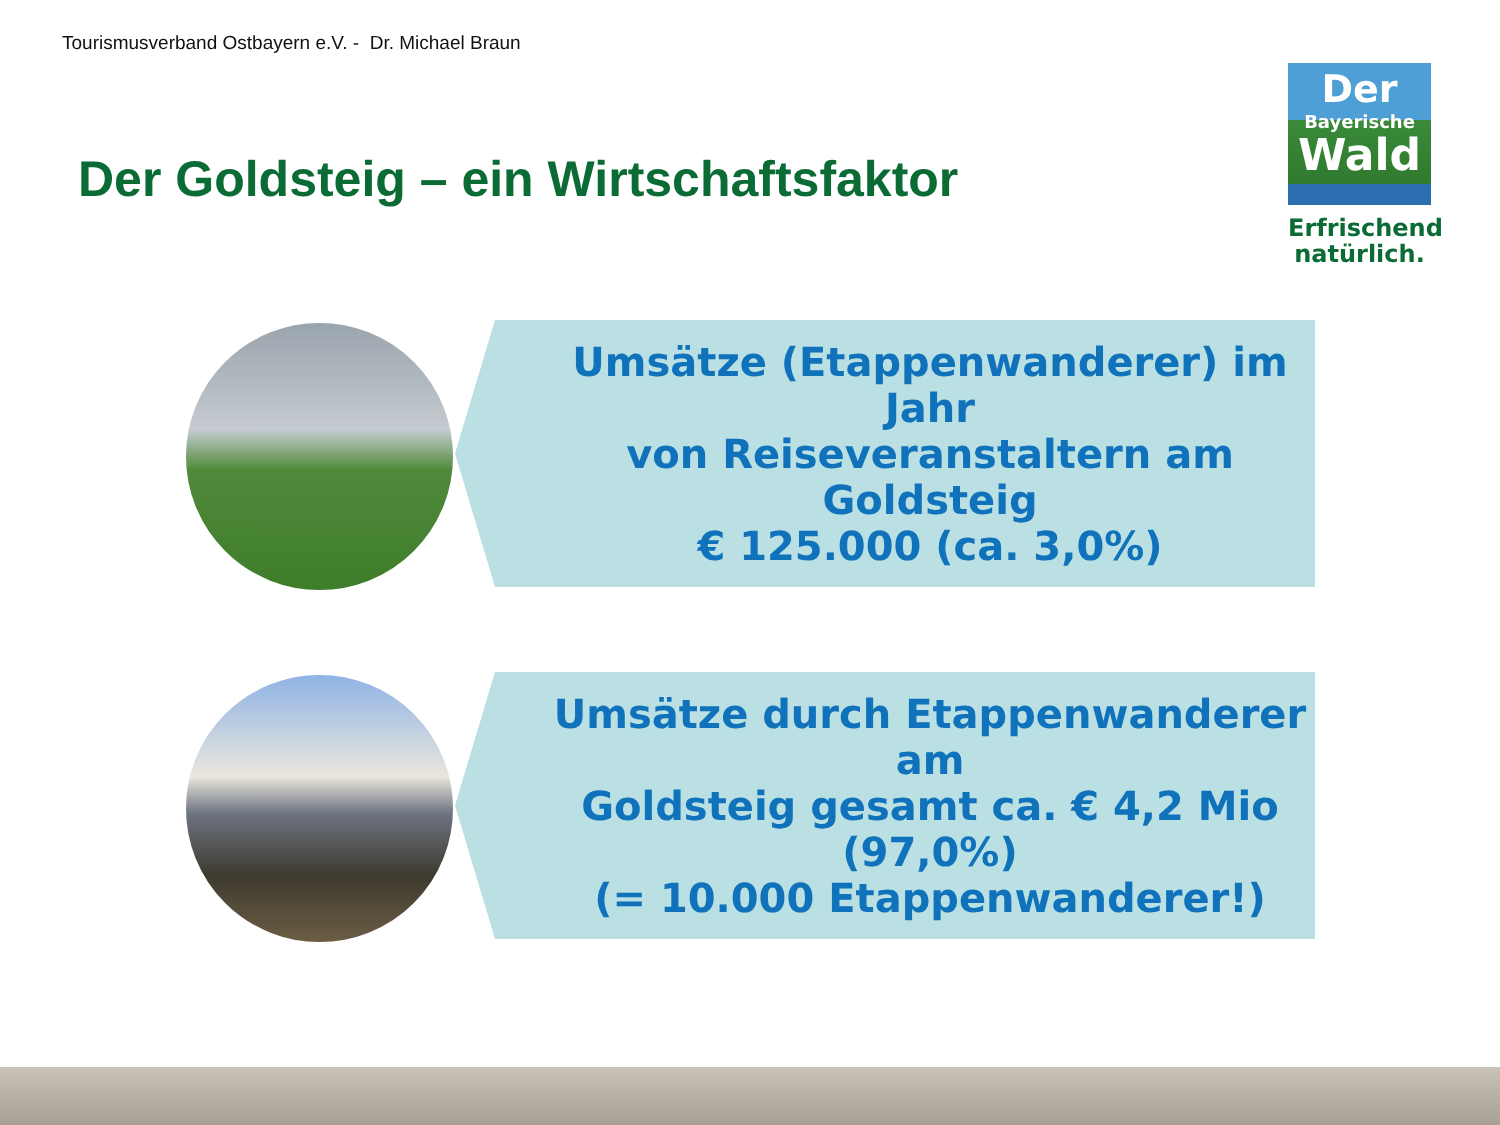Tourismusverband Ostbayern e.V. - Dr. Michael Braun
Der Goldsteig – ein Wirtschaftsfaktor
Der
Bayerische
Wald
Erfrischend
natürlich.
Umsätze (Etappenwanderer) im Jahr
von Reiseveranstaltern am Goldsteig
€ 125.000 (ca. 3,0%)
Umsätze durch Etappenwanderer am
Goldsteig gesamt ca. € 4,2 Mio (97,0%)
(= 10.000 Etappenwanderer!)